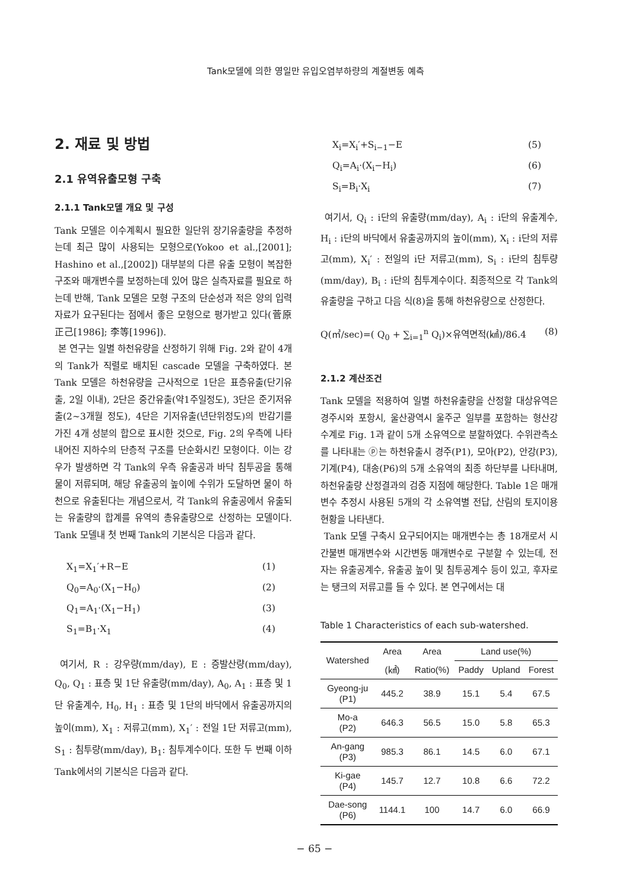Tank모델에 의한 영일만 유입오염부하량의 계절변동 예측
2. 재료 및 방법
2.1 유역유출모형 구축
2.1.1 Tank모델 개요 및 구성
Tank 모델은 이수계획시 필요한 일단위 장기유출량을 추정하는데 최근 많이 사용되는 모형으로(Yokoo et al.,[2001]; Hashino et al.,[2002]) 대부분의 다른 유출 모형이 복잡한 구조와 매개변수를 보정하는데 있어 많은 실측자료를 필요로 하는데 반해, Tank 모델은 모형 구조의 단순성과 적은 양의 입력자료가 요구된다는 점에서 좋은 모형으로 평가받고 있다(菅原正己[1986]; 李等[1996]).
본 연구는 일별 하천유량을 산정하기 위해 Fig. 2와 같이 4개의 Tank가 직렬로 배치된 cascade 모델을 구축하였다. 본 Tank 모델은 하천유량을 근사적으로 1단은 표층유출(단기유출, 2일 이내), 2단은 중간유출(약1주일정도), 3단은 준기저유출(2~3개월 정도), 4단은 기저유출(년단위정도)의 반감기를 가진 4개 성분의 합으로 표시한 것으로, Fig. 2의 우측에 나타내어진 지하수의 단층적 구조를 단순화시킨 모형이다. 이는 강우가 발생하면 각 Tank의 우측 유출공과 바닥 침투공을 통해 물이 저류되며, 해당 유출공의 높이에 수위가 도달하면 물이 하천으로 유출된다는 개념으로서, 각 Tank의 유출공에서 유출되는 유출량의 합계를 유역의 총유출량으로 산정하는 모델이다. Tank 모델내 첫 번째 Tank의 기본식은 다음과 같다.
X<sub>1</sub>=X<sub>1</sub>′+R−E (1)
Q<sub>0</sub>=A<sub>0</sub>·(X<sub>1</sub>−H<sub>0</sub>) (2)
Q<sub>1</sub>=A<sub>1</sub>·(X<sub>1</sub>−H<sub>1</sub>) (3)
S<sub>1</sub>=B<sub>1</sub>·X<sub>1</sub> (4)
여기서, R : 강우량(mm/day), E : 증발산량(mm/day), Q<sub>0</sub>, Q<sub>1</sub> : 표층 및 1단 유출량(mm/day), A<sub>0</sub>, A<sub>1</sub> : 표층 및 1단 유출계수, H<sub>0</sub>, H<sub>1</sub> : 표층 및 1단의 바닥에서 유출공까지의 높이(mm), X<sub>1</sub> : 저류고(mm), X<sub>1</sub>′ : 전일 1단 저류고(mm), S<sub>1</sub> : 침투량(mm/day), B<sub>1</sub>: 침투계수이다. 또한 두 번째 이하 Tank에서의 기본식은 다음과 같다.
X<sub>i</sub>=X<sub>i</sub>′+S<sub>i−1</sub>−E (5)
Q<sub>i</sub>=A<sub>i</sub>·(X<sub>i</sub>−H<sub>i</sub>) (6)
S<sub>i</sub>=B<sub>i</sub>·X<sub>i</sub> (7)
여기서, Q<sub>i</sub> : i단의 유출량(mm/day), A<sub>i</sub> : i단의 유출계수, H<sub>i</sub> : i단의 바닥에서 유출공까지의 높이(mm), X<sub>i</sub> : i단의 저류고(mm), X<sub>i</sub>′ : 전일의 i단 저류고(mm), S<sub>i</sub> : i단의 침투량(mm/day), B<sub>i</sub> : i단의 침투계수이다. 최종적으로 각 Tank의 유출량을 구하고 다음 식(8)을 통해 하천유량으로 산정한다.
Q(㎥/sec)=( Q<sub>0</sub> + ∑<sub>i=1</sub><sup>n</sup> Q<sub>i</sub>)×유역면적(㎢)/86.4 (8)
2.1.2 계산조건
Tank 모델을 적용하여 일별 하천유출량을 산정할 대상유역은 경주시와 포항시, 울산광역시 울주군 일부를 포함하는 형산강 수계로 Fig. 1과 같이 5개 소유역으로 분할하였다. 수위관측소를 나타내는 ⓟ는 하천유출시 경주(P1), 모아(P2), 안강(P3), 기계(P4), 대송(P6)의 5개 소유역의 최종 하단부를 나타내며, 하천유출량 산정결과의 검증 지점에 해당한다. Table 1은 매개변수 추정시 사용된 5개의 각 소유역별 전답, 산림의 토지이용현황을 나타낸다.
Tank 모델 구축시 요구되어지는 매개변수는 총 18개로서 시간불변 매개변수와 시간변동 매개변수로 구분할 수 있는데, 전자는 유출공계수, 유출공 높이 및 침투공계수 등이 있고, 후자로는 탱크의 저류고를 들 수 있다. 본 연구에서는 대
Table 1 Characteristics of each sub-watershed.
| Watershed | Area | Area | Land use(%) | | |
| --- | --- | --- | --- | --- | --- |
| | (㎢) | Ratio(%) | Paddy | Upland | Forest |
| Gyeong-ju (P1) | 445.2 | 38.9 | 15.1 | 5.4 | 67.5 |
| Mo-a (P2) | 646.3 | 56.5 | 15.0 | 5.8 | 65.3 |
| An-gang (P3) | 985.3 | 86.1 | 14.5 | 6.0 | 67.1 |
| Ki-gae (P4) | 145.7 | 12.7 | 10.8 | 6.6 | 72.2 |
| Dae-song (P6) | 1144.1 | 100 | 14.7 | 6.0 | 66.9 |
− 65 −